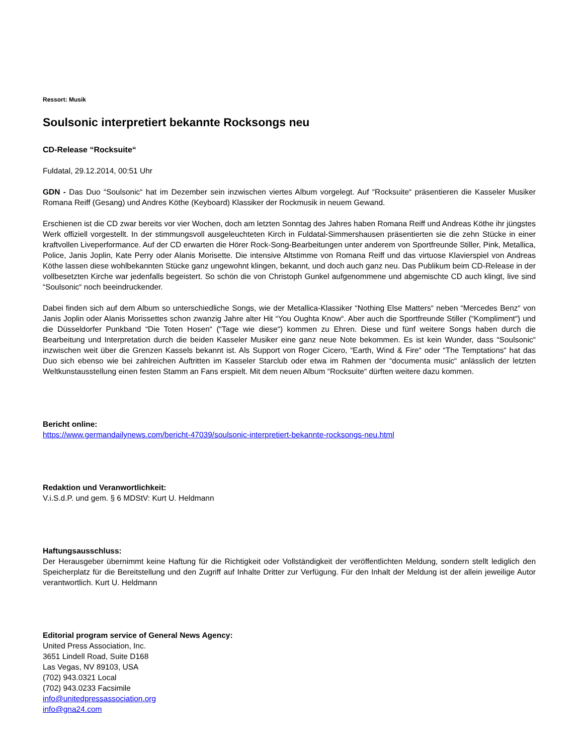Ressort: Musik
Soulsonic interpretiert bekannte Rocksongs neu
CD-Release “Rocksuite“
Fuldatal, 29.12.2014, 00:51 Uhr
GDN - Das Duo “Soulsonic“ hat im Dezember sein inzwischen viertes Album vorgelegt. Auf “Rocksuite“ präsentieren die Kasseler Musiker Romana Reiff (Gesang) und Andres Köthe (Keyboard) Klassiker der Rockmusik in neuem Gewand.
Erschienen ist die CD zwar bereits vor vier Wochen, doch am letzten Sonntag des Jahres haben Romana Reiff und Andreas Köthe ihr jüngstes Werk offiziell vorgestellt. In der stimmungsvoll ausgeleuchteten Kirch in Fuldatal-Simmershausen präsentierten sie die zehn Stücke in einer kraftvollen Liveperformance. Auf der CD erwarten die Hörer Rock-Song-Bearbeitungen unter anderem von Sportfreunde Stiller, Pink, Metallica, Police, Janis Joplin, Kate Perry oder Alanis Morisette. Die intensive Altstimme von Romana Reiff und das virtuose Klavierspiel von Andreas Köthe lassen diese wohlbekannten Stücke ganz ungewohnt klingen, bekannt, und doch auch ganz neu. Das Publikum beim CD-Release in der vollbesetzten Kirche war jedenfalls begeistert. So schön die von Christoph Gunkel aufgenommene und abgemischte CD auch klingt, live sind “Soulsonic“ noch beeindruckender.
Dabei finden sich auf dem Album so unterschiedliche Songs, wie der Metallica-Klassiker “Nothing Else Matters“ neben “Mercedes Benz“ von Janis Joplin oder Alanis Morissettes schon zwanzig Jahre alter Hit “You Oughta Know“. Aber auch die Sportfreunde Stiller (“Kompliment“) und die Düsseldorfer Punkband “Die Toten Hosen“ (“Tage wie diese“) kommen zu Ehren. Diese und fünf weitere Songs haben durch die Bearbeitung und Interpretation durch die beiden Kasseler Musiker eine ganz neue Note bekommen. Es ist kein Wunder, dass “Soulsonic“ inzwischen weit über die Grenzen Kassels bekannt ist. Als Support von Roger Cicero, “Earth, Wind & Fire“ oder “The Temptations“ hat das Duo sich ebenso wie bei zahlreichen Auftritten im Kasseler Starclub oder etwa im Rahmen der “documenta music“ anlässlich der letzten Weltkunstausstellung einen festen Stamm an Fans erspielt. Mit dem neuen Album “Rocksuite“ dürften weitere dazu kommen.
Bericht online:
https://www.germandailynews.com/bericht-47039/soulsonic-interpretiert-bekannte-rocksongs-neu.html
Redaktion und Veranwortlichkeit:
V.i.S.d.P. und gem. § 6 MDStV: Kurt U. Heldmann
Haftungsausschluss:
Der Herausgeber übernimmt keine Haftung für die Richtigkeit oder Vollständigkeit der veröffentlichten Meldung, sondern stellt lediglich den Speicherplatz für die Bereitstellung und den Zugriff auf Inhalte Dritter zur Verfügung. Für den Inhalt der Meldung ist der allein jeweilige Autor verantwortlich. Kurt U. Heldmann
Editorial program service of General News Agency:
United Press Association, Inc.
3651 Lindell Road, Suite D168
Las Vegas, NV 89103, USA
(702) 943.0321 Local
(702) 943.0233 Facsimile
info@unitedpressassociation.org
info@gna24.com